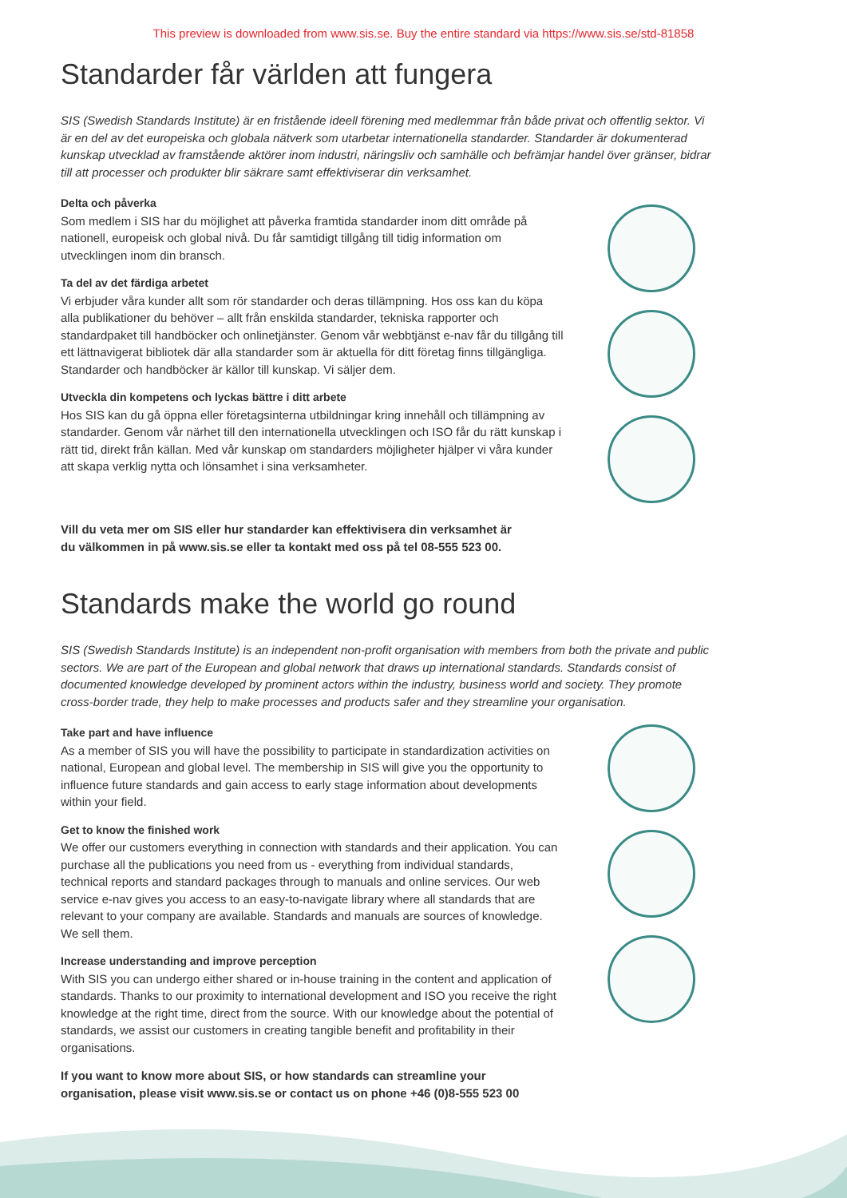This preview is downloaded from www.sis.se. Buy the entire standard via https://www.sis.se/std-81858
Standarder får världen att fungera
SIS (Swedish Standards Institute) är en fristående ideell förening med medlemmar från både privat och offentlig sektor. Vi är en del av det europeiska och globala nätverk som utarbetar internationella standarder. Standarder är dokumenterad kunskap utvecklad av framstående aktörer inom industri, näringsliv och samhälle och befrämjar handel över gränser, bidrar till att processer och produkter blir säkrare samt effektiviserar din verksamhet.
Delta och påverka
Som medlem i SIS har du möjlighet att påverka framtida standarder inom ditt område på nationell, europeisk och global nivå. Du får samtidigt tillgång till tidig information om utvecklingen inom din bransch.
Ta del av det färdiga arbetet
Vi erbjuder våra kunder allt som rör standarder och deras tillämpning. Hos oss kan du köpa alla publikationer du behöver – allt från enskilda standarder, tekniska rapporter och standardpaket till handböcker och onlinetjänster. Genom vår webbtjänst e-nav får du tillgång till ett lättnavigerat bibliotek där alla standarder som är aktuella för ditt företag finns tillgängliga. Standarder och handböcker är källor till kunskap. Vi säljer dem.
Utveckla din kompetens och lyckas bättre i ditt arbete
Hos SIS kan du gå öppna eller företagsinterna utbildningar kring innehåll och tillämpning av standarder. Genom vår närhet till den internationella utvecklingen och ISO får du rätt kunskap i rätt tid, direkt från källan. Med vår kunskap om standarders möjligheter hjälper vi våra kunder att skapa verklig nytta och lönsamhet i sina verksamheter.
Vill du veta mer om SIS eller hur standarder kan effektivisera din verksamhet är
du välkommen in på www.sis.se eller ta kontakt med oss på tel 08-555 523 00.
Standards make the world go round
SIS (Swedish Standards Institute) is an independent non-profit organisation with members from both the private and public sectors. We are part of the European and global network that draws up international standards. Standards consist of documented knowledge developed by prominent actors within the industry, business world and society. They promote cross-border trade, they help to make processes and products safer and they streamline your organisation.
Take part and have influence
As a member of SIS you will have the possibility to participate in standardization activities on national, European and global level. The membership in SIS will give you the opportunity to influence future standards and gain access to early stage information about developments within your field.
Get to know the finished work
We offer our customers everything in connection with standards and their application. You can purchase all the publications you need from us - everything from individual standards, technical reports and standard packages through to manuals and online services. Our web service e-nav gives you access to an easy-to-navigate library where all standards that are relevant to your company are available. Standards and manuals are sources of knowledge. We sell them.
Increase understanding and improve perception
With SIS you can undergo either shared or in-house training in the content and application of standards. Thanks to our proximity to international development and ISO you receive the right knowledge at the right time, direct from the source. With our knowledge about the potential of standards, we assist our customers in creating tangible benefit and profitability in their organisations.
If you want to know more about SIS, or how standards can streamline your
organisation, please visit www.sis.se or contact us on phone +46 (0)8-555 523 00